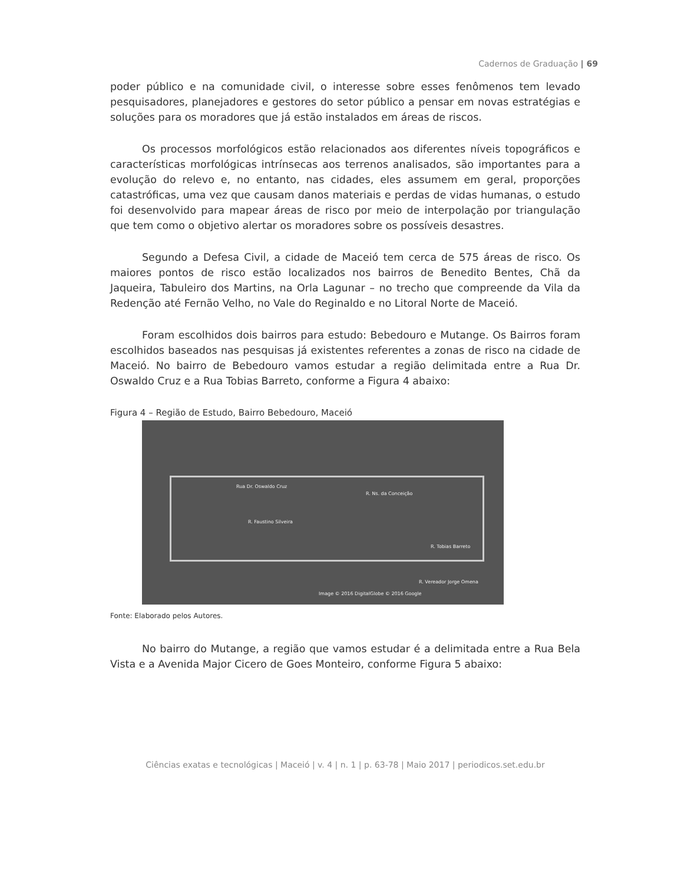Cadernos de Graduação | 69
poder público e na comunidade civil, o interesse sobre esses fenômenos tem levado pesquisadores, planejadores e gestores do setor público a pensar em novas estratégias e soluções para os moradores que já estão instalados em áreas de riscos.
Os processos morfológicos estão relacionados aos diferentes níveis topográficos e características morfológicas intrínsecas aos terrenos analisados, são importantes para a evolução do relevo e, no entanto, nas cidades, eles assumem em geral, proporções catastróficas, uma vez que causam danos materiais e perdas de vidas humanas, o estudo foi desenvolvido para mapear áreas de risco por meio de interpolação por triangulação que tem como o objetivo alertar os moradores sobre os possíveis desastres.
Segundo a Defesa Civil, a cidade de Maceió tem cerca de 575 áreas de risco. Os maiores pontos de risco estão localizados nos bairros de Benedito Bentes, Chã da Jaqueira, Tabuleiro dos Martins, na Orla Lagunar – no trecho que compreende da Vila da Redenção até Fernão Velho, no Vale do Reginaldo e no Litoral Norte de Maceió.
Foram escolhidos dois bairros para estudo: Bebedouro e Mutange. Os Bairros foram escolhidos baseados nas pesquisas já existentes referentes a zonas de risco na cidade de Maceió. No bairro de Bebedouro vamos estudar a região delimitada entre a Rua Dr. Oswaldo Cruz e a Rua Tobias Barreto, conforme a Figura 4 abaixo:
Figura 4 – Região de Estudo, Bairro Bebedouro, Maceió
Rua Dr. Oswaldo Cruz
R. Ns. da Conceição
R. Faustino Silveira
R. Tobias Barreto
R. Vereador Jorge Omena
Image © 2016 DigitalGlobe © 2016 Google
Fonte: Elaborado pelos Autores.
No bairro do Mutange, a região que vamos estudar é a delimitada entre a Rua Bela Vista e a Avenida Major Cicero de Goes Monteiro, conforme Figura 5 abaixo:
Ciências exatas e tecnológicas | Maceió | v. 4 | n. 1 | p. 63-78 | Maio 2017 | periodicos.set.edu.br